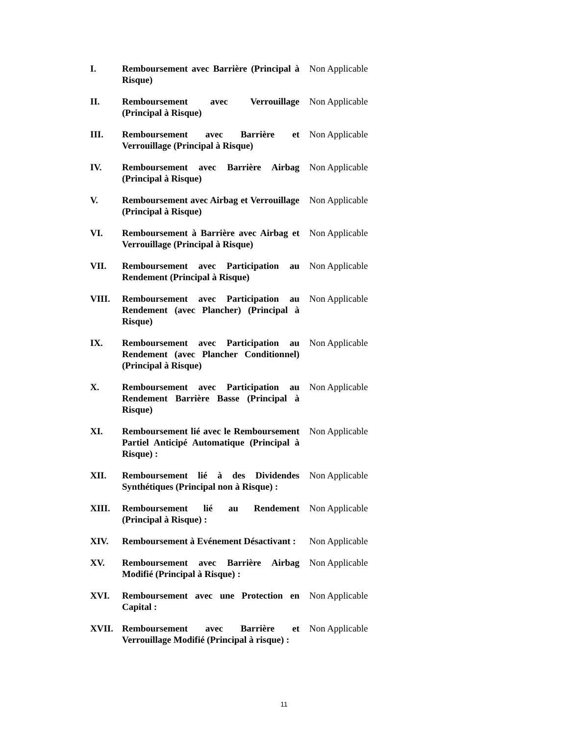| I. | Remboursement avec Barrière (Principal à Risque) | Non Applicable |
| II. | Remboursement avec Verrouillage (Principal à Risque) | Non Applicable |
| III. | Remboursement avec Barrière et Verrouillage (Principal à Risque) | Non Applicable |
| IV. | Remboursement avec Barrière Airbag (Principal à Risque) | Non Applicable |
| V. | Remboursement avec Airbag et Verrouillage (Principal à Risque) | Non Applicable |
| VI. | Remboursement à Barrière avec Airbag et Verrouillage (Principal à Risque) | Non Applicable |
| VII. | Remboursement avec Participation au Rendement (Principal à Risque) | Non Applicable |
| VIII. | Remboursement avec Participation au Rendement (avec Plancher) (Principal à Risque) | Non Applicable |
| IX. | Remboursement avec Participation au Rendement (avec Plancher Conditionnel) (Principal à Risque) | Non Applicable |
| X. | Remboursement avec Participation au Rendement Barrière Basse (Principal à Risque) | Non Applicable |
| XI. | Remboursement lié avec le Remboursement Partiel Anticipé Automatique (Principal à Risque) : | Non Applicable |
| XII. | Remboursement lié à des Dividendes Synthétiques (Principal non à Risque) : | Non Applicable |
| XIII. | Remboursement lié au Rendement (Principal à Risque) : | Non Applicable |
| XIV. | Remboursement à Evénement Désactivant : | Non Applicable |
| XV. | Remboursement avec Barrière Airbag Modifié (Principal à Risque) : | Non Applicable |
| XVI. | Remboursement avec une Protection en Capital : | Non Applicable |
| XVII. | Remboursement avec Barrière et Verrouillage Modifié (Principal à risque) : | Non Applicable |
11